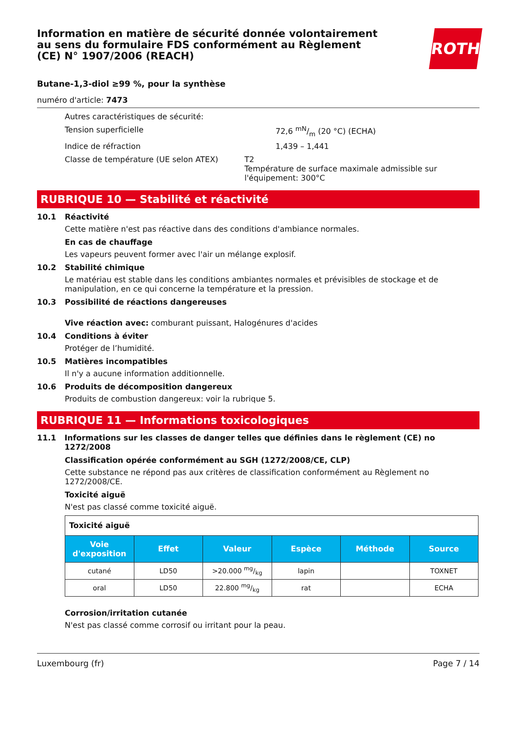Information en matière de sécurité donnée volontairement au sens du formulaire FDS conformément au Règlement (CE) N° 1907/2006 (REACH)
ROTH
Butane-1,3-diol ≥99 %, pour la synthèse
numéro d'article: 7473
Autres caractéristiques de sécurité:
Tension superficielle 72,6 mN/m (20 °C) (ECHA)
Indice de réfraction 1,439 – 1,441
Classe de température (UE selon ATEX) T2
Température de surface maximale admissible sur l'équipement: 300°C
RUBRIQUE 10 — Stabilité et réactivité
10.1 Réactivité
Cette matière n'est pas réactive dans des conditions d'ambiance normales.
En cas de chauffage
Les vapeurs peuvent former avec l'air un mélange explosif.
10.2 Stabilité chimique
Le matériau est stable dans les conditions ambiantes normales et prévisibles de stockage et de manipulation, en ce qui concerne la température et la pression.
10.3 Possibilité de réactions dangereuses
Vive réaction avec: comburant puissant, Halogénures d'acides
10.4 Conditions à éviter
Protéger de l’humidité.
10.5 Matières incompatibles
Il n'y a aucune information additionnelle.
10.6 Produits de décomposition dangereux
Produits de combustion dangereux: voir la rubrique 5.
RUBRIQUE 11 — Informations toxicologiques
11.1 Informations sur les classes de danger telles que définies dans le règlement (CE) no 1272/2008
Classification opérée conformément au SGH (1272/2008/CE, CLP)
Cette substance ne répond pas aux critères de classification conformément au Règlement no 1272/2008/CE.
Toxicité aiguë
N'est pas classé comme toxicité aiguë.
| Toxicité aiguë | | | | | |
| Voie d'exposition | Effet | Valeur | Espèce | Méthode | Source |
| cutané | LD50 | >20.000 mg/kg | lapin | | TOXNET |
| oral | LD50 | 22.800 mg/kg | rat | | ECHA |
Corrosion/irritation cutanée
N'est pas classé comme corrosif ou irritant pour la peau.
Luxembourg (fr) Page 7 / 14